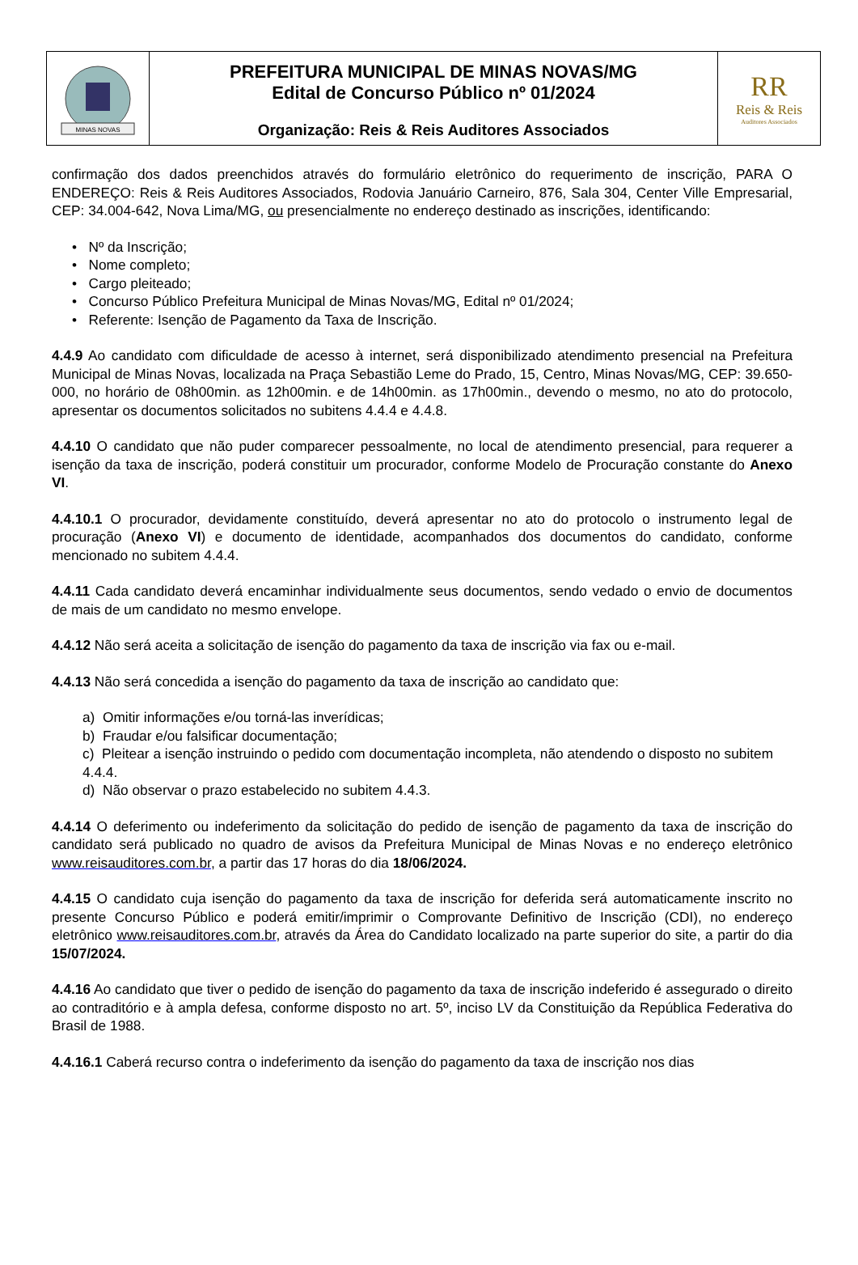MINAS NOVAS
PREFEITURA MUNICIPAL DE MINAS NOVAS/MG
Edital de Concurso Público nº 01/2024
Organização: Reis & Reis Auditores Associados
RR
Reis & Reis
Auditores Associados
confirmação dos dados preenchidos através do formulário eletrônico do requerimento de inscrição, PARA O ENDEREÇO: Reis & Reis Auditores Associados, Rodovia Januário Carneiro, 876, Sala 304, Center Ville Empresarial, CEP: 34.004-642, Nova Lima/MG, ou presencialmente no endereço destinado as inscrições, identificando:
• Nº da Inscrição;
• Nome completo;
• Cargo pleiteado;
• Concurso Público Prefeitura Municipal de Minas Novas/MG, Edital nº 01/2024;
• Referente: Isenção de Pagamento da Taxa de Inscrição.
4.4.9 Ao candidato com dificuldade de acesso à internet, será disponibilizado atendimento presencial na Prefeitura Municipal de Minas Novas, localizada na Praça Sebastião Leme do Prado, 15, Centro, Minas Novas/MG, CEP: 39.650-000, no horário de 08h00min. as 12h00min. e de 14h00min. as 17h00min., devendo o mesmo, no ato do protocolo, apresentar os documentos solicitados no subitens 4.4.4 e 4.4.8.
4.4.10 O candidato que não puder comparecer pessoalmente, no local de atendimento presencial, para requerer a isenção da taxa de inscrição, poderá constituir um procurador, conforme Modelo de Procuração constante do Anexo VI.
4.4.10.1 O procurador, devidamente constituído, deverá apresentar no ato do protocolo o instrumento legal de procuração (Anexo VI) e documento de identidade, acompanhados dos documentos do candidato, conforme mencionado no subitem 4.4.4.
4.4.11 Cada candidato deverá encaminhar individualmente seus documentos, sendo vedado o envio de documentos de mais de um candidato no mesmo envelope.
4.4.12 Não será aceita a solicitação de isenção do pagamento da taxa de inscrição via fax ou e-mail.
4.4.13 Não será concedida a isenção do pagamento da taxa de inscrição ao candidato que:
a) Omitir informações e/ou torná-las inverídicas;
b) Fraudar e/ou falsificar documentação;
c) Pleitear a isenção instruindo o pedido com documentação incompleta, não atendendo o disposto no subitem 4.4.4.
d) Não observar o prazo estabelecido no subitem 4.4.3.
4.4.14 O deferimento ou indeferimento da solicitação do pedido de isenção de pagamento da taxa de inscrição do candidato será publicado no quadro de avisos da Prefeitura Municipal de Minas Novas e no endereço eletrônico www.reisauditores.com.br, a partir das 17 horas do dia 18/06/2024.
4.4.15 O candidato cuja isenção do pagamento da taxa de inscrição for deferida será automaticamente inscrito no presente Concurso Público e poderá emitir/imprimir o Comprovante Definitivo de Inscrição (CDI), no endereço eletrônico www.reisauditores.com.br, através da Área do Candidato localizado na parte superior do site, a partir do dia 15/07/2024.
4.4.16 Ao candidato que tiver o pedido de isenção do pagamento da taxa de inscrição indeferido é assegurado o direito ao contraditório e à ampla defesa, conforme disposto no art. 5º, inciso LV da Constituição da República Federativa do Brasil de 1988.
4.4.16.1 Caberá recurso contra o indeferimento da isenção do pagamento da taxa de inscrição nos dias